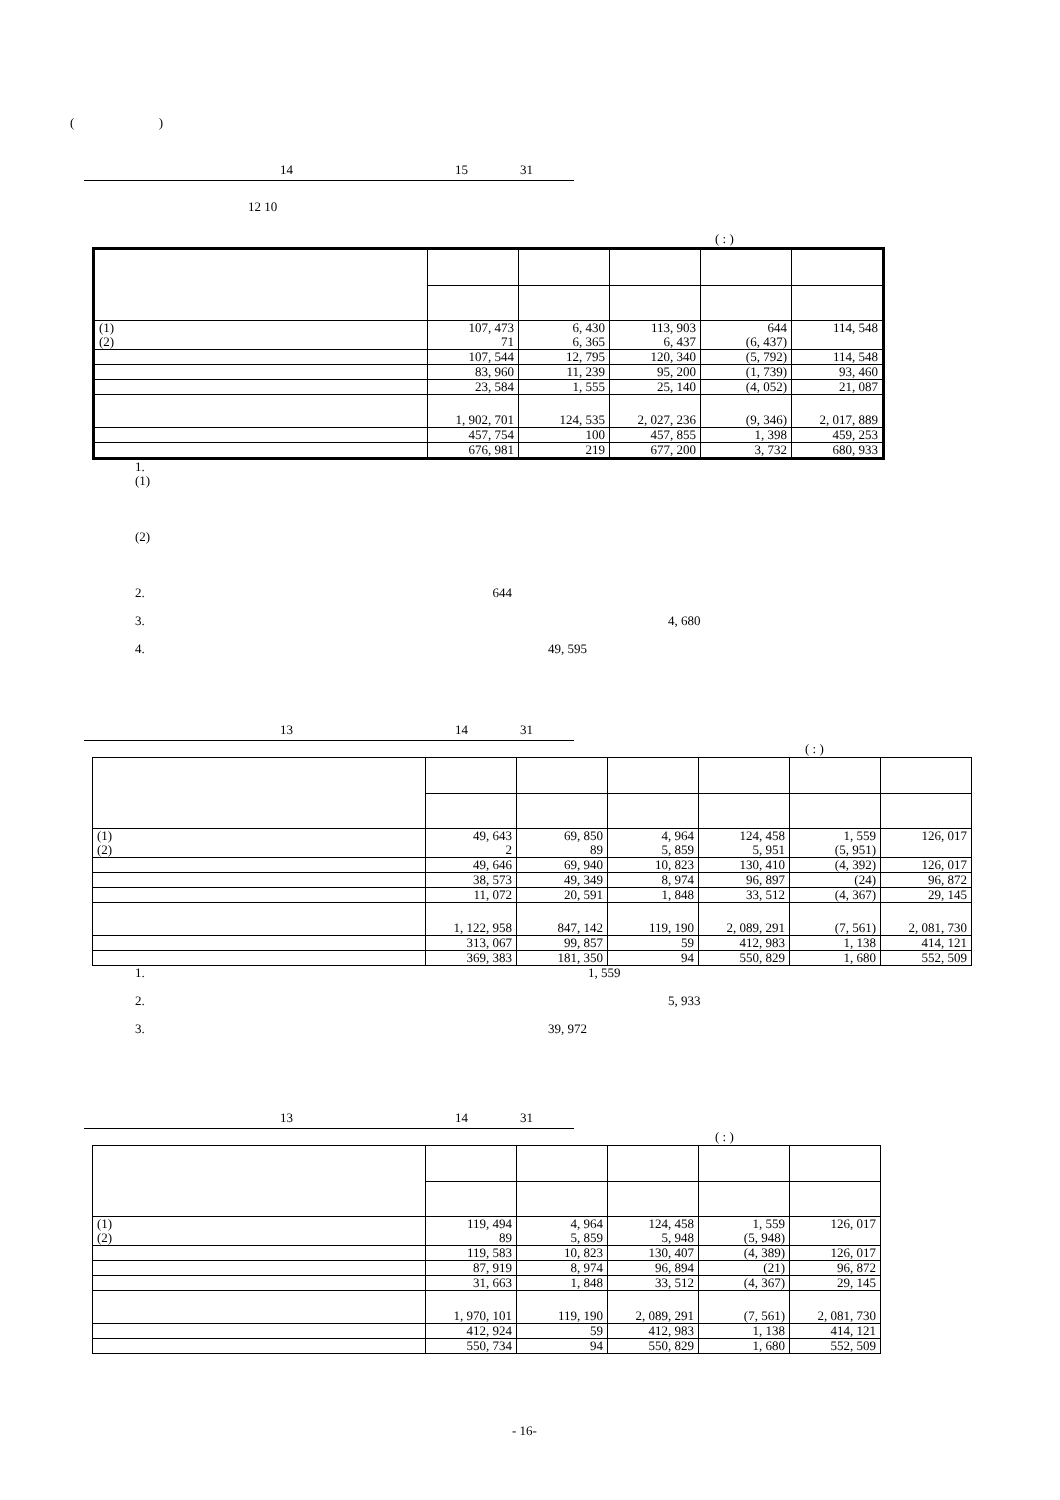( )
14 15 31
12 10
( : )
| (1) (2) | 107, 473 71 | 6, 430 6, 365 | 113, 903 6, 437 | 644 (6, 437) | 114, 548 |
| | 107, 544 | 12, 795 | 120, 340 | (5, 792) | 114, 548 |
| | 83, 960 | 11, 239 | 95, 200 | (1, 739) | 93, 460 |
| | 23, 584 | 1, 555 | 25, 140 | (4, 052) | 21, 087 |
| | 1, 902, 701 | 124, 535 | 2, 027, 236 | (9, 346) | 2, 017, 889 |
| | 457, 754 | 100 | 457, 855 | 1, 398 | 459, 253 |
| | 676, 981 | 219 | 677, 200 | 3, 732 | 680, 933 |
1.
(1)
(2)
2. 644
3. 4, 680
4. 49, 595
13 14 31
( : )
| (1) (2) | 49, 643 2 | 69, 850 89 | 4, 964 5, 859 | 124, 458 5, 951 | 1, 559 (5, 951) | 126, 017 |
| | 49, 646 | 69, 940 | 10, 823 | 130, 410 | (4, 392) | 126, 017 |
| | 38, 573 | 49, 349 | 8, 974 | 96, 897 | (24) | 96, 872 |
| | 11, 072 | 20, 591 | 1, 848 | 33, 512 | (4, 367) | 29, 145 |
| | 1, 122, 958 | 847, 142 | 119, 190 | 2, 089, 291 | (7, 561) | 2, 081, 730 |
| | 313, 067 | 99, 857 | 59 | 412, 983 | 1, 138 | 414, 121 |
| | 369, 383 | 181, 350 | 94 | 550, 829 | 1, 680 | 552, 509 |
1. 1, 559
2. 5, 933
3. 39, 972
13 14 31
( : )
| (1) (2) | 119, 494 89 | 4, 964 5, 859 | 124, 458 5, 948 | 1, 559 (5, 948) | 126, 017 |
| | 119, 583 | 10, 823 | 130, 407 | (4, 389) | 126, 017 |
| | 87, 919 | 8, 974 | 96, 894 | (21) | 96, 872 |
| | 31, 663 | 1, 848 | 33, 512 | (4, 367) | 29, 145 |
| | 1, 970, 101 | 119, 190 | 2, 089, 291 | (7, 561) | 2, 081, 730 |
| | 412, 924 | 59 | 412, 983 | 1, 138 | 414, 121 |
| | 550, 734 | 94 | 550, 829 | 1, 680 | 552, 509 |
- 16-